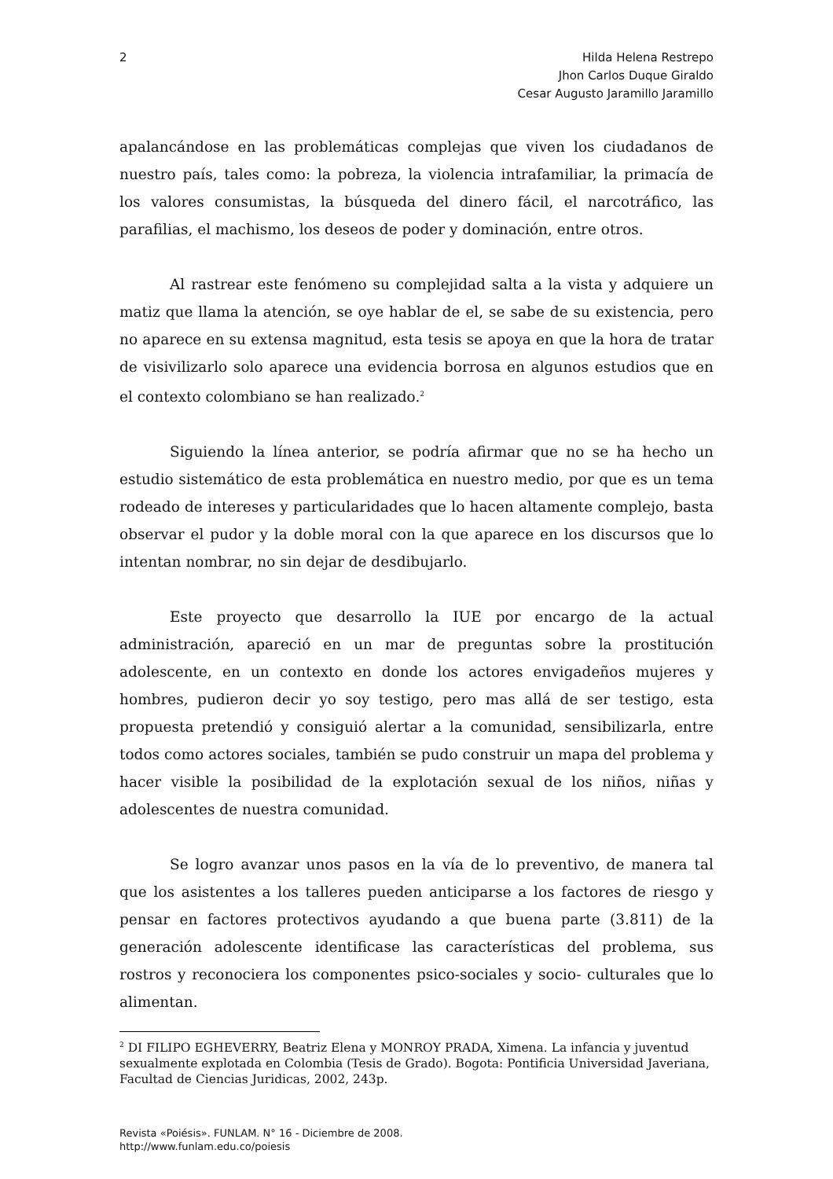2 Hilda Helena Restrepo
Jhon Carlos Duque Giraldo
Cesar Augusto Jaramillo Jaramillo
apalancándose en las problemáticas complejas que viven los ciudadanos de nuestro país, tales como: la pobreza, la violencia intrafamiliar, la primacía de los valores consumistas, la búsqueda del dinero fácil, el narcotráfico, las parafilias, el machismo, los deseos de poder y dominación, entre otros.
Al rastrear este fenómeno su complejidad salta a la vista y adquiere un matiz que llama la atención, se oye hablar de el, se sabe de su existencia, pero no aparece en su extensa magnitud, esta tesis se apoya en que la hora de tratar de visivilizarlo solo aparece una evidencia borrosa en algunos estudios que en el contexto colombiano se han realizado.<sup>2</sup>
Siguiendo la línea anterior, se podría afirmar que no se ha hecho un estudio sistemático de esta problemática en nuestro medio, por que es un tema rodeado de intereses y particularidades que lo hacen altamente complejo, basta observar el pudor y la doble moral con la que aparece en los discursos que lo intentan nombrar, no sin dejar de desdibujarlo.
Este proyecto que desarrollo la IUE por encargo de la actual administración, apareció en un mar de preguntas sobre la prostitución adolescente, en un contexto en donde los actores envigadeños mujeres y hombres, pudieron decir yo soy testigo, pero mas allá de ser testigo, esta propuesta pretendió y consiguió alertar a la comunidad, sensibilizarla, entre todos como actores sociales, también se pudo construir un mapa del problema y hacer visible la posibilidad de la explotación sexual de los niños, niñas y adolescentes de nuestra comunidad.
Se logro avanzar unos pasos en la vía de lo preventivo, de manera tal que los asistentes a los talleres pueden anticiparse a los factores de riesgo y pensar en factores protectivos ayudando a que buena parte (3.811) de la generación adolescente identificase las características del problema, sus rostros y reconociera los componentes psico-sociales y socio- culturales que lo alimentan.
<sup>2</sup> DI FILIPO EGHEVERRY, Beatriz Elena y MONROY PRADA, Ximena. La infancia y juventud sexualmente explotada en Colombia (Tesis de Grado). Bogota: Pontificia Universidad Javeriana, Facultad de Ciencias Juridicas, 2002, 243p.
Revista «Poiésis». FUNLAM. N° 16 - Diciembre de 2008.
http://www.funlam.edu.co/poiesis